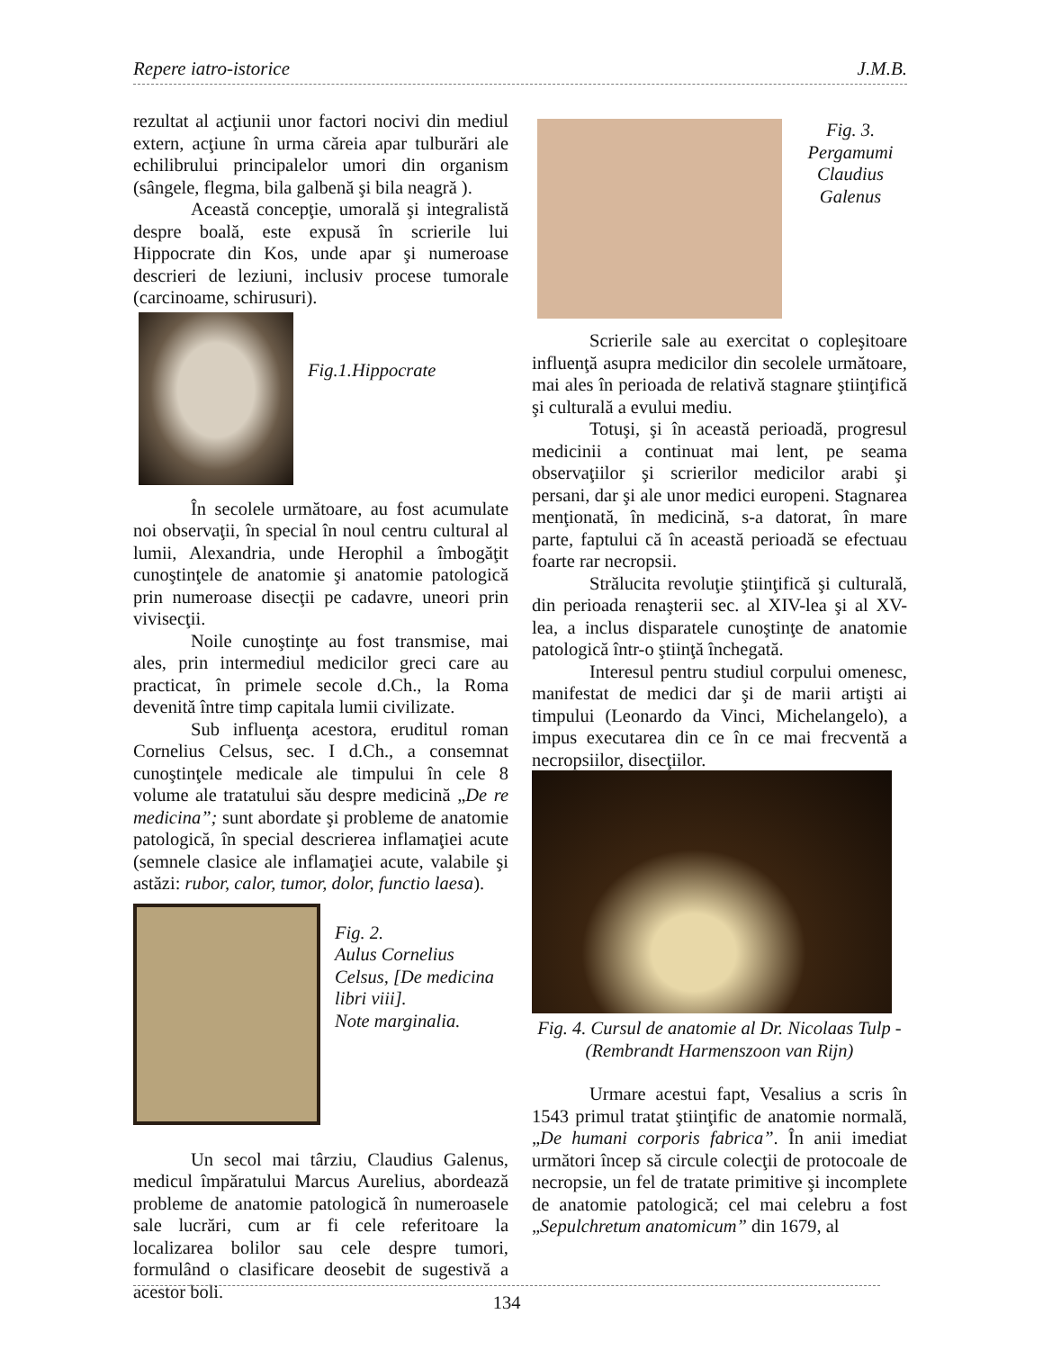Repere iatro-istorice J.M.B.
rezultat al acţiunii unor factori nocivi din mediul extern, acţiune în urma căreia apar tulburări ale echilibrului principalelor umori din organism (sângele, flegma, bila galbenă şi bila neagră ).
Această concepţie, umorală şi integralistă despre boală, este expusă în scrierile lui Hippocrate din Kos, unde apar şi numeroase descrieri de leziuni, inclusiv procese tumorale (carcinoame, schirusuri).
Fig.1.Hippocrate
În secolele următoare, au fost acumulate noi observaţii, în special în noul centru cultural al lumii, Alexandria, unde Herophil a îmbogăţit cunoştinţele de anatomie şi anatomie patologică prin numeroase disecţii pe cadavre, uneori prin vivisecţii.
Noile cunoştinţe au fost transmise, mai ales, prin intermediul medicilor greci care au practicat, în primele secole d.Ch., la Roma devenită între timp capitala lumii civilizate.
Sub influenţa acestora, eruditul roman Cornelius Celsus, sec. I d.Ch., a consemnat cunoştinţele medicale ale timpului în cele 8 volume ale tratatului său despre medicină „De re medicina”; sunt abordate şi probleme de anatomie patologică, în special descrierea inflamaţiei acute (semnele clasice ale inflamaţiei acute, valabile şi astăzi: rubor, calor, tumor, dolor, functio laesa).
Fig. 2.
Aulus Cornelius Celsus, [De medicina libri viii].
Note marginalia.
Un secol mai târziu, Claudius Galenus, medicul împăratului Marcus Aurelius, abordează probleme de anatomie patologică în numeroasele sale lucrări, cum ar fi cele referitoare la localizarea bolilor sau cele despre tumori, formulând o clasificare deosebit de sugestivă a acestor boli.
Fig. 3.
Pergamumi Claudius Galenus
Scrierile sale au exercitat o copleşitoare influenţă asupra medicilor din secolele următoare, mai ales în perioada de relativă stagnare ştiinţifică şi culturală a evului mediu.
Totuşi, şi în această perioadă, progresul medicinii a continuat mai lent, pe seama observaţiilor şi scrierilor medicilor arabi şi persani, dar şi ale unor medici europeni. Stagnarea menţionată, în medicină, s-a datorat, în mare parte, faptului că în această perioadă se efectuau foarte rar necropsii.
Strălucita revoluţie ştiinţifică şi culturală, din perioada renaşterii sec. al XIV-lea şi al XV-lea, a inclus disparatele cunoştinţe de anatomie patologică într-o ştiinţă închegată.
Interesul pentru studiul corpului omenesc, manifestat de medici dar şi de marii artişti ai timpului (Leonardo da Vinci, Michelangelo), a impus executarea din ce în ce mai frecventă a necropsiilor, disecţiilor.
Fig. 4. Cursul de anatomie al Dr. Nicolaas Tulp -(Rembrandt Harmenszoon van Rijn)
Urmare acestui fapt, Vesalius a scris în 1543 primul tratat ştiinţific de anatomie normală, „De humani corporis fabrica”. În anii imediat următori încep să circule colecţii de protocoale de necropsie, un fel de tratate primitive şi incomplete de anatomie patologică; cel mai celebru a fost „Sepulchretum anatomicum” din 1679, al
134